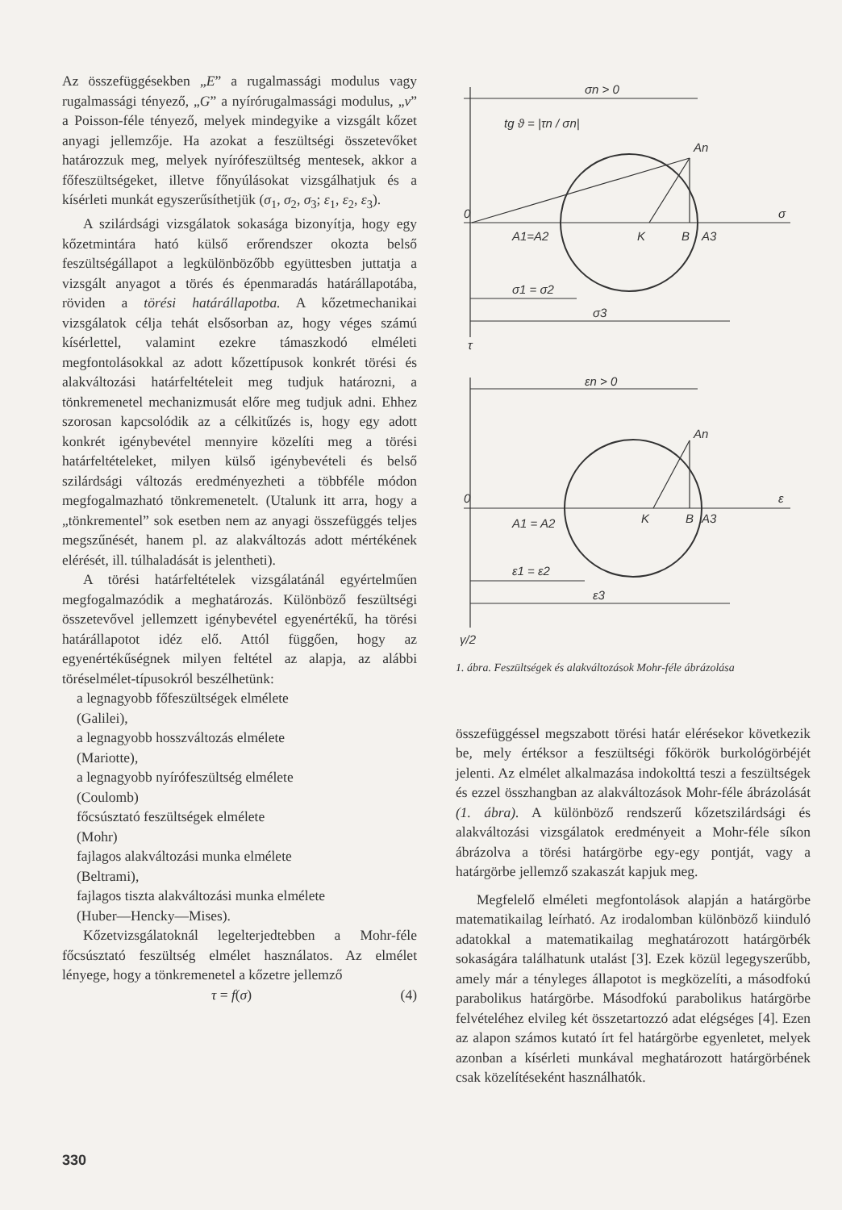Az összefüggésekben „E” a rugalmassági modulus vagy rugalmassági tényező, „G” a nyírórugalmassági modulus, „ν” a Poisson-féle tényező, melyek mindegyike a vizsgált kőzet anyagi jellemzője. Ha azokat a feszültségi összetevőket határozzuk meg, melyek nyírófeszültség mentesek, akkor a főfeszültségeket, illetve főnyúlásokat vizsgálhatjuk és a kísérleti munkát egyszerűsíthetjük (σ<sub>1</sub>, σ<sub>2</sub>, σ<sub>3</sub>; ε<sub>1</sub>, ε<sub>2</sub>, ε<sub>3</sub>).
A szilárdsági vizsgálatok sokasága bizonyítja, hogy egy kőzetmintára ható külső erőrendszer okozta belső feszültségállapot a legkülönbözőbb együttesben juttatja a vizsgált anyagot a törés és épenmaradás határállapotába, röviden a törési határállapotba. A kőzetmechanikai vizsgálatok célja tehát elsősorban az, hogy véges számú kísérlettel, valamint ezekre támaszkodó elméleti megfontolásokkal az adott kőzettípusok konkrét törési és alakváltozási határfeltételeit meg tudjuk határozni, a tönkremenetel mechanizmusát előre meg tudjuk adni. Ehhez szorosan kapcsolódik az a célkitűzés is, hogy egy adott konkrét igénybevétel mennyire közelíti meg a törési határfeltételeket, milyen külső igénybevételi és belső szilárdsági változás eredményezheti a többféle módon megfogalmazható tönkremenetelt. (Utalunk itt arra, hogy a „tönkrementel” sok esetben nem az anyagi összefüggés teljes megszűnését, hanem pl. az alakváltozás adott mértékének elérését, ill. túlhaladását is jelentheti).
A törési határfeltételek vizsgálatánál egyértelműen megfogalmazódik a meghatározás. Különböző feszültségi összetevővel jellemzett igénybevétel egyenértékű, ha törési határállapotot idéz elő. Attól függően, hogy az egyenértékűségnek milyen feltétel az alapja, az alábbi töréselmélet-típusokról beszélhetünk:
a legnagyobb főfeszültségek elmélete
(Galilei),
a legnagyobb hosszváltozás elmélete
(Mariotte),
a legnagyobb nyírófeszültség elmélete
(Coulomb)
főcsúsztató feszültségek elmélete
(Mohr)
fajlagos alakváltozási munka elmélete
(Beltrami),
fajlagos tiszta alakváltozási munka elmélete
(Huber—Hencky—Mises).
Kőzetvizsgálatoknál legelterjedtebben a Mohr-féle főcsúsztató feszültség elmélet használatos. Az elmélet lényege, hogy a tönkremenetel a kőzetre jellemző
τ = f(σ) (4)
σn > 0
tg ϑ = |τn / σn|
An
0
σ
A1=A2
K
B
A3
σ1 = σ2
σ3
τ
εn > 0
An
0
ε
A1 = A2
K
B
A3
ε1 = ε2
ε3
γ/2
1. ábra. Feszültségek és alakváltozások Mohr-féle ábrázolása
összefüggéssel megszabott törési határ elérésekor következik be, mely értéksor a feszültségi főkörök burkológörbéjét jelenti. Az elmélet alkalmazása indokolttá teszi a feszültségek és ezzel összhangban az alakváltozások Mohr-féle ábrázolását (1. ábra). A különböző rendszerű kőzetszilárdsági és alakváltozási vizsgálatok eredményeit a Mohr-féle síkon ábrázolva a törési határgörbe egy-egy pontját, vagy a határgörbe jellemző szakaszát kapjuk meg.
Megfelelő elméleti megfontolások alapján a határgörbe matematikailag leírható. Az irodalomban különböző kiinduló adatokkal a matematikailag meghatározott határgörbék sokaságára találhatunk utalást [3]. Ezek közül legegyszerűbb, amely már a tényleges állapotot is megközelíti, a másodfokú parabolikus határgörbe. Másodfokú parabolikus határgörbe felvételéhez elvileg két összetartozzó adat elégséges [4]. Ezen az alapon számos kutató írt fel határgörbe egyenletet, melyek azonban a kísérleti munkával meghatározott határgörbének csak közelítéseként használhatók.
330